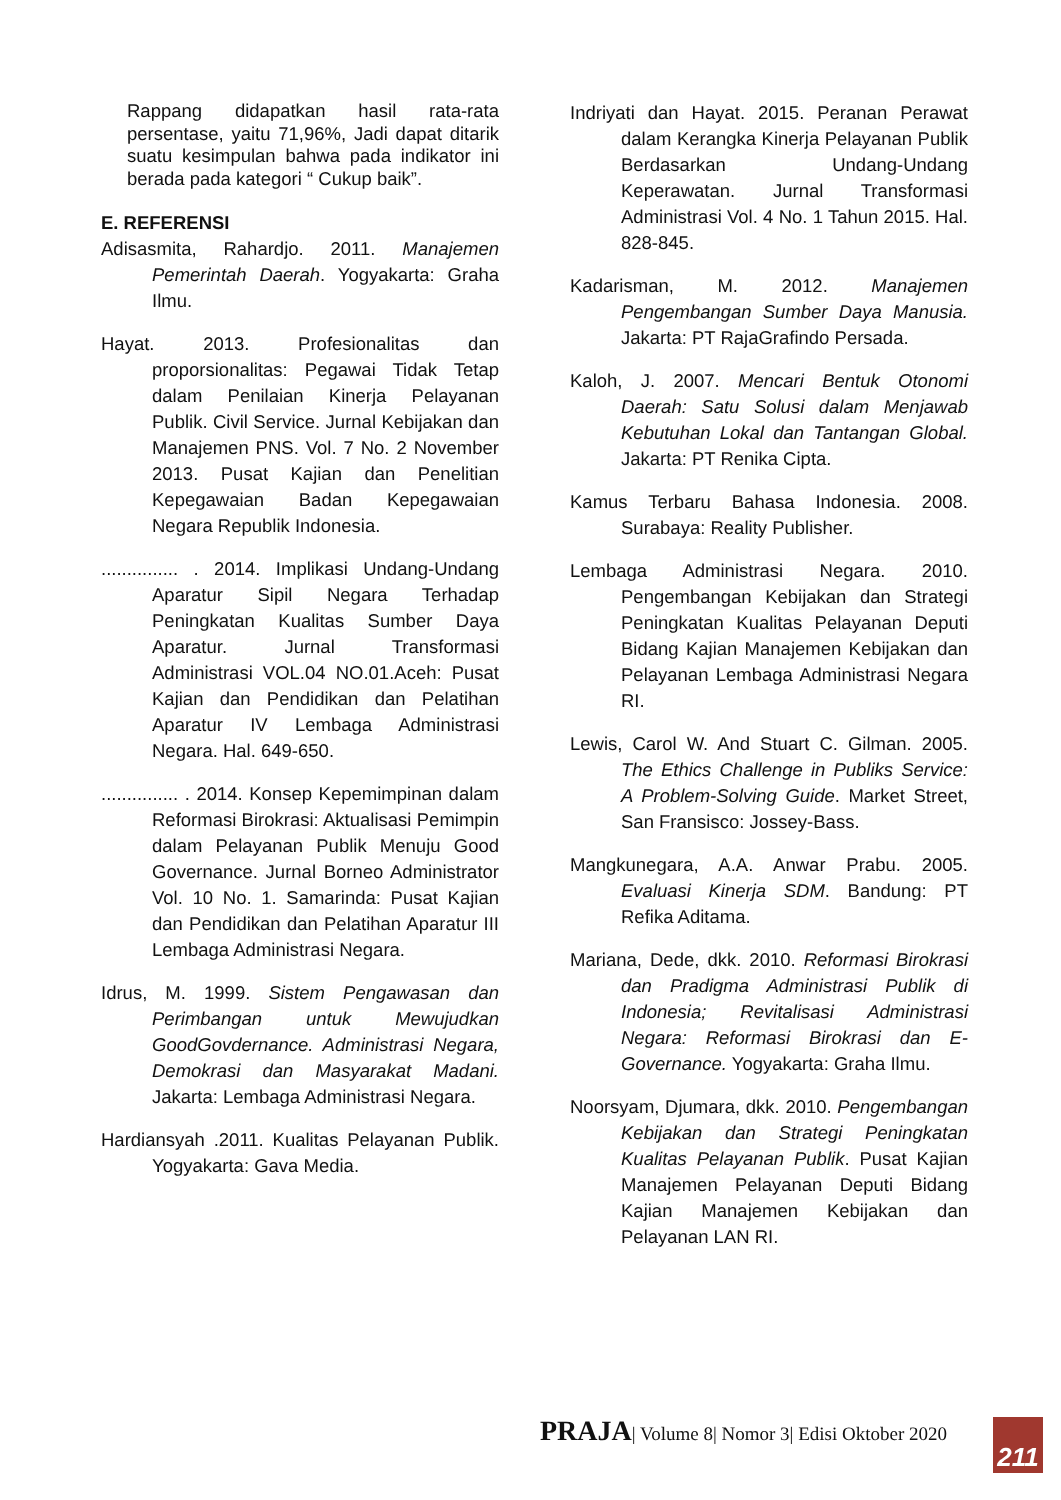Rappang didapatkan hasil rata-rata persentase, yaitu 71,96%, Jadi dapat ditarik suatu kesimpulan bahwa pada indikator ini berada pada kategori “ Cukup baik”.
E. REFERENSI
Adisasmita, Rahardjo. 2011. Manajemen Pemerintah Daerah. Yogyakarta: Graha Ilmu.
Hayat. 2013. Profesionalitas dan proporsionalitas: Pegawai Tidak Tetap dalam Penilaian Kinerja Pelayanan Publik. Civil Service. Jurnal Kebijakan dan Manajemen PNS. Vol. 7 No. 2 November 2013. Pusat Kajian dan Penelitian Kepegawaian Badan Kepegawaian Negara Republik Indonesia.
............... . 2014. Implikasi Undang-Undang Aparatur Sipil Negara Terhadap Peningkatan Kualitas Sumber Daya Aparatur. Jurnal Transformasi Administrasi VOL.04 NO.01.Aceh: Pusat Kajian dan Pendidikan dan Pelatihan Aparatur IV Lembaga Administrasi Negara. Hal. 649-650.
............... . 2014. Konsep Kepemimpinan dalam Reformasi Birokrasi: Aktualisasi Pemimpin dalam Pelayanan Publik Menuju Good Governance. Jurnal Borneo Administrator Vol. 10 No. 1. Samarinda: Pusat Kajian dan Pendidikan dan Pelatihan Aparatur III Lembaga Administrasi Negara.
Idrus, M. 1999. Sistem Pengawasan dan Perimbangan untuk Mewujudkan GoodGovdernance. Administrasi Negara, Demokrasi dan Masyarakat Madani. Jakarta: Lembaga Administrasi Negara.
Hardiansyah .2011. Kualitas Pelayanan Publik. Yogyakarta: Gava Media.
Indriyati dan Hayat. 2015. Peranan Perawat dalam Kerangka Kinerja Pelayanan Publik Berdasarkan Undang-Undang Keperawatan. Jurnal Transformasi Administrasi Vol. 4 No. 1 Tahun 2015. Hal. 828-845.
Kadarisman, M. 2012. Manajemen Pengembangan Sumber Daya Manusia. Jakarta: PT RajaGrafindo Persada.
Kaloh, J. 2007. Mencari Bentuk Otonomi Daerah: Satu Solusi dalam Menjawab Kebutuhan Lokal dan Tantangan Global. Jakarta: PT Renika Cipta.
Kamus Terbaru Bahasa Indonesia. 2008. Surabaya: Reality Publisher.
Lembaga Administrasi Negara. 2010. Pengembangan Kebijakan dan Strategi Peningkatan Kualitas Pelayanan Deputi Bidang Kajian Manajemen Kebijakan dan Pelayanan Lembaga Administrasi Negara RI.
Lewis, Carol W. And Stuart C. Gilman. 2005. The Ethics Challenge in Publiks Service: A Problem-Solving Guide. Market Street, San Fransisco: Jossey-Bass.
Mangkunegara, A.A. Anwar Prabu. 2005. Evaluasi Kinerja SDM. Bandung: PT Refika Aditama.
Mariana, Dede, dkk. 2010. Reformasi Birokrasi dan Pradigma Administrasi Publik di Indonesia; Revitalisasi Administrasi Negara: Reformasi Birokrasi dan E-Governance. Yogyakarta: Graha Ilmu.
Noorsyam, Djumara, dkk. 2010. Pengembangan Kebijakan dan Strategi Peningkatan Kualitas Pelayanan Publik. Pusat Kajian Manajemen Pelayanan Deputi Bidang Kajian Manajemen Kebijakan dan Pelayanan LAN RI.
PRAJA| Volume 8| Nomor 3| Edisi Oktober 2020
211